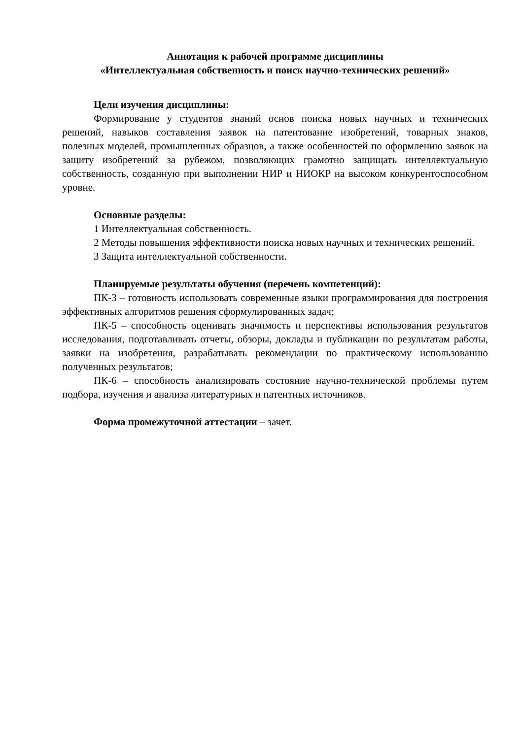Аннотация к рабочей программе дисциплины
«Интеллектуальная собственность и поиск научно-технических решений»
Цели изучения дисциплины:
Формирование у студентов знаний основ поиска новых научных и технических решений, навыков составления заявок на патентование изобретений, товарных знаков, полезных моделей, промышленных образцов, а также особенностей по оформлению заявок на защиту изобретений за рубежом, позволяющих грамотно защищать интеллектуальную собственность, созданную при выполнении НИР и НИОКР на высоком конкурентоспособном уровне.
Основные разделы:
1 Интеллектуальная собственность.
2 Методы повышения эффективности поиска новых научных и технических решений.
3 Защита интеллектуальной собственности.
Планируемые результаты обучения (перечень компетенций):
ПК-3 – готовность использовать современные языки программирования для построения эффективных алгоритмов решения сформулированных задач;
ПК-5 – способность оценивать значимость и перспективы использования результатов исследования, подготавливать отчеты, обзоры, доклады и публикации по результатам работы, заявки на изобретения, разрабатывать рекомендации по практическому использованию полученных результатов;
ПК-6 – способность анализировать состояние научно-технической проблемы путем подбора, изучения и анализа литературных и патентных источников.
Форма промежуточной аттестации – зачет.